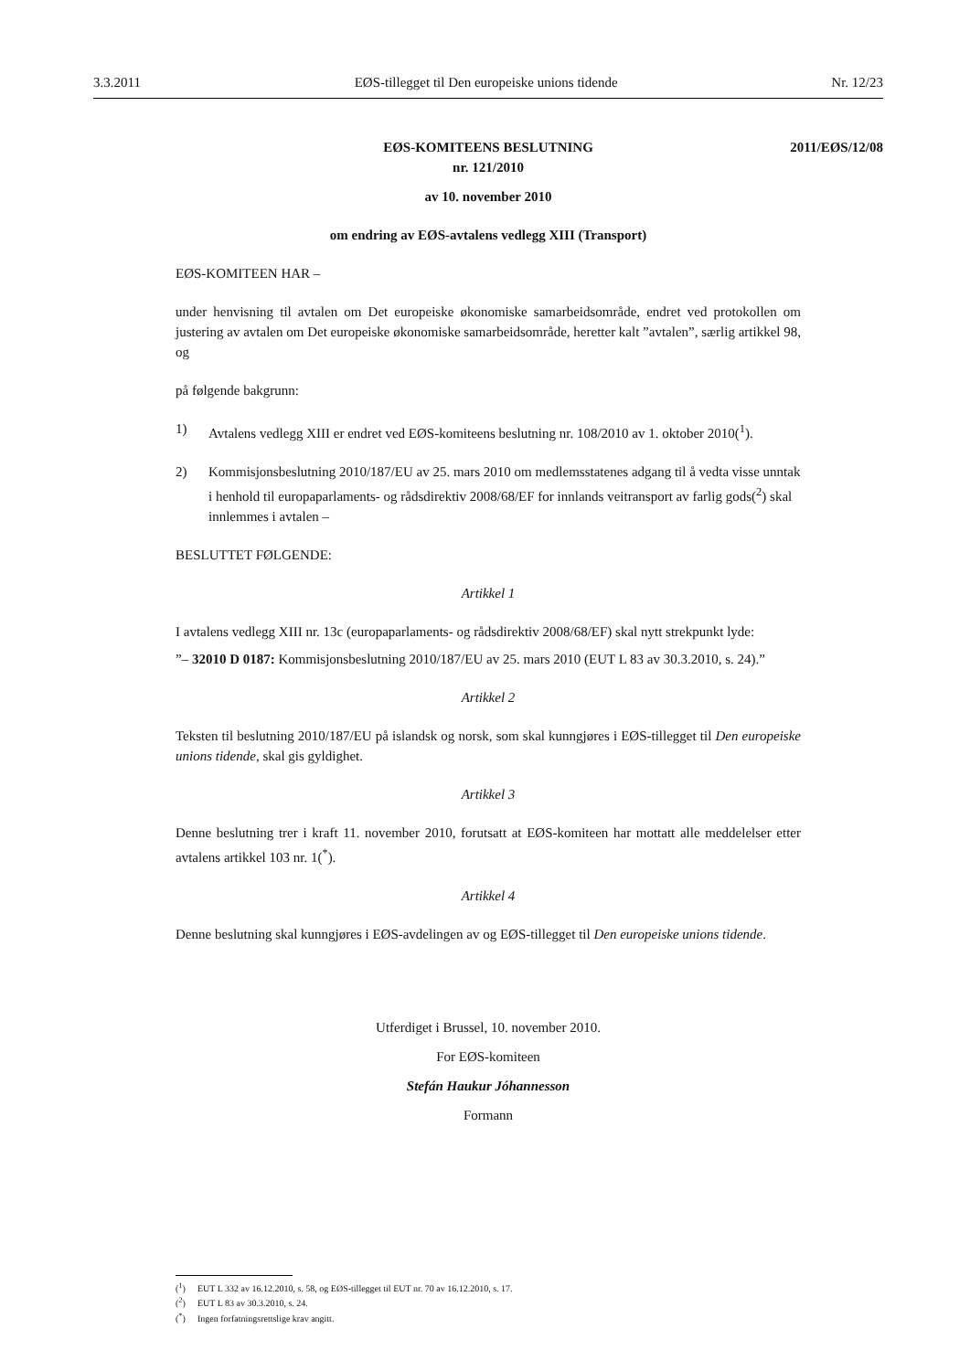3.3.2011 EØS-tillegget til Den europeiske unions tidende Nr. 12/23
EØS-KOMITEENS BESLUTNING
nr. 121/2010
2011/EØS/12/08
av 10. november 2010
om endring av EØS-avtalens vedlegg XIII (Transport)
EØS-KOMITEEN HAR –
under henvisning til avtalen om Det europeiske økonomiske samarbeidsområde, endret ved protokollen om justering av avtalen om Det europeiske økonomiske samarbeidsområde, heretter kalt ”avtalen”, særlig artikkel 98, og
på følgende bakgrunn:
1) Avtalens vedlegg XIII er endret ved EØS-komiteens beslutning nr. 108/2010 av 1. oktober 2010(<sup>1</sup>).
2) Kommisjonsbeslutning 2010/187/EU av 25. mars 2010 om medlemsstatenes adgang til å vedta visse unntak i henhold til europaparlaments- og rådsdirektiv 2008/68/EF for innlands veitransport av farlig gods(<sup>2</sup>) skal innlemmes i avtalen –
BESLUTTET FØLGENDE:
Artikkel 1
I avtalens vedlegg XIII nr. 13c (europaparlaments- og rådsdirektiv 2008/68/EF) skal nytt strekpunkt lyde:
”– 32010 D 0187: Kommisjonsbeslutning 2010/187/EU av 25. mars 2010 (EUT L 83 av 30.3.2010, s. 24).”
Artikkel 2
Teksten til beslutning 2010/187/EU på islandsk og norsk, som skal kunngjøres i EØS-tillegget til Den europeiske unions tidende, skal gis gyldighet.
Artikkel 3
Denne beslutning trer i kraft 11. november 2010, forutsatt at EØS-komiteen har mottatt alle meddelelser etter avtalens artikkel 103 nr. 1(<sup>*</sup>).
Artikkel 4
Denne beslutning skal kunngjøres i EØS-avdelingen av og EØS-tillegget til Den europeiske unions tidende.
Utferdiget i Brussel, 10. november 2010.
For EØS-komiteen
Stefán Haukur Jóhannesson
Formann
(<sup>1</sup>) EUT L 332 av 16.12.2010, s. 58, og EØS-tillegget til EUT nr. 70 av 16.12.2010, s. 17.
(<sup>2</sup>) EUT L 83 av 30.3.2010, s. 24.
(<sup>*</sup>) Ingen forfatningsrettslige krav angitt.